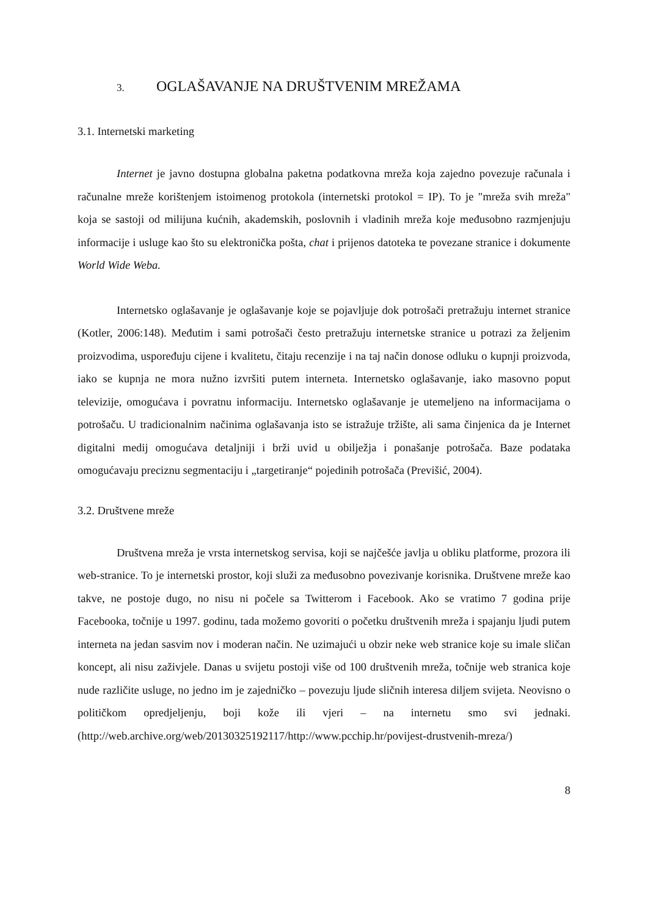3. OGLAŠAVANJE NA DRUŠTVENIM MREŽAMA
3.1. Internetski marketing
Internet je javno dostupna globalna paketna podatkovna mreža koja zajedno povezuje računala i računalne mreže korištenjem istoimenog protokola (internetski protokol = IP). To je "mreža svih mreža" koja se sastoji od milijuna kućnih, akademskih, poslovnih i vladinih mreža koje međusobno razmjenjuju informacije i usluge kao što su elektronička pošta, chat i prijenos datoteka te povezane stranice i dokumente World Wide Weba.
Internetsko oglašavanje je oglašavanje koje se pojavljuje dok potrošači pretražuju internet stranice (Kotler, 2006:148). Međutim i sami potrošači često pretražuju internetske stranice u potrazi za željenim proizvodima, uspoređuju cijene i kvalitetu, čitaju recenzije i na taj način donose odluku o kupnji proizvoda, iako se kupnja ne mora nužno izvršiti putem interneta. Internetsko oglašavanje, iako masovno poput televizije, omogućava i povratnu informaciju. Internetsko oglašavanje je utemeljeno na informacijama o potrošaču. U tradicionalnim načinima oglašavanja isto se istražuje tržište, ali sama činjenica da je Internet digitalni medij omogućava detaljniji i brži uvid u obilježja i ponašanje potrošača. Baze podataka omogućavaju preciznu segmentaciju i „targetiranje“ pojedinih potrošača (Previšić, 2004).
3.2. Društvene mreže
Društvena mreža je vrsta internetskog servisa, koji se najčešće javlja u obliku platforme, prozora ili web-stranice. To je internetski prostor, koji služi za međusobno povezivanje korisnika. Društvene mreže kao takve, ne postoje dugo, no nisu ni počele sa Twitterom i Facebook. Ako se vratimo 7 godina prije Facebooka, točnije u 1997. godinu, tada možemo govoriti o početku društvenih mreža i spajanju ljudi putem interneta na jedan sasvim nov i moderan način. Ne uzimajući u obzir neke web stranice koje su imale sličan koncept, ali nisu zaživjele. Danas u svijetu postoji više od 100 društvenih mreža, točnije web stranica koje nude različite usluge, no jedno im je zajedničko – povezuju ljude sličnih interesa diljem svijeta. Neovisno o političkom opredjeljenju, boji kože ili vjeri – na internetu smo svi jednaki. (http://web.archive.org/web/20130325192117/http://www.pcchip.hr/povijest-drustvenih-mreza/)
8